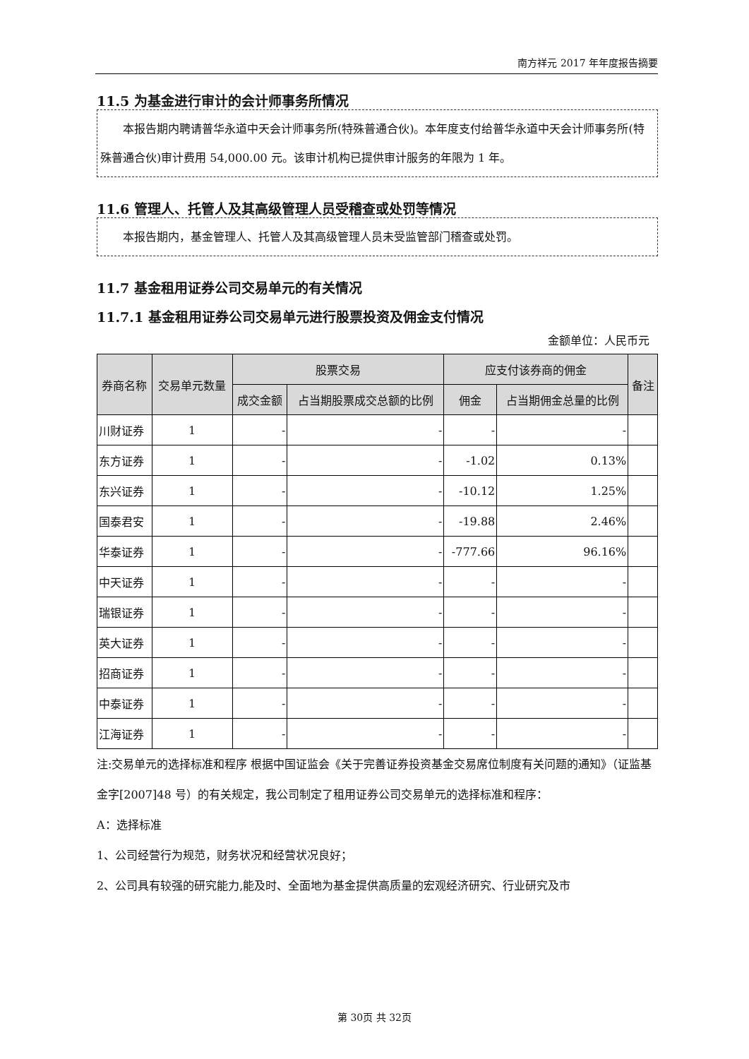南方祥元 2017 年年度报告摘要
11.5 为基金进行审计的会计师事务所情况
  本报告期内聘请普华永道中天会计师事务所(特殊普通合伙)。本年度支付给普华永道中天会计师事务所(特殊普通合伙)审计费用 54,000.00 元。该审计机构已提供审计服务的年限为 1 年。
11.6 管理人、托管人及其高级管理人员受稽查或处罚等情况
  本报告期内，基金管理人、托管人及其高级管理人员未受监管部门稽查或处罚。
11.7 基金租用证券公司交易单元的有关情况
11.7.1 基金租用证券公司交易单元进行股票投资及佣金支付情况
金额单位：人民币元
| 券商名称 | 交易单元数量 | 股票交易 | | 应支付该券商的佣金 | | 备注 |
| --- | --- | --- | --- | --- | --- | --- |
| | | 成交金额 | 占当期股票成交总额的比例 | 佣金 | 占当期佣金总量的比例 | |
| 川财证券 | 1 | - | - | - | - | |
| 东方证券 | 1 | - | - | -1.02 | 0.13% | |
| 东兴证券 | 1 | - | - | -10.12 | 1.25% | |
| 国泰君安 | 1 | - | - | -19.88 | 2.46% | |
| 华泰证券 | 1 | - | - | -777.66 | 96.16% | |
| 中天证券 | 1 | - | - | - | - | |
| 瑞银证券 | 1 | - | - | - | - | |
| 英大证券 | 1 | - | - | - | - | |
| 招商证券 | 1 | - | - | - | - | |
| 中泰证券 | 1 | - | - | - | - | |
| 江海证券 | 1 | - | - | - | - | |
注:交易单元的选择标准和程序 根据中国证监会《关于完善证券投资基金交易席位制度有关问题的通知》（证监基金字[2007]48 号）的有关规定，我公司制定了租用证券公司交易单元的选择标准和程序：
A：选择标准
1、公司经营行为规范，财务状况和经营状况良好；
2、公司具有较强的研究能力,能及时、全面地为基金提供高质量的宏观经济研究、行业研究及市
第 30页 共 32页